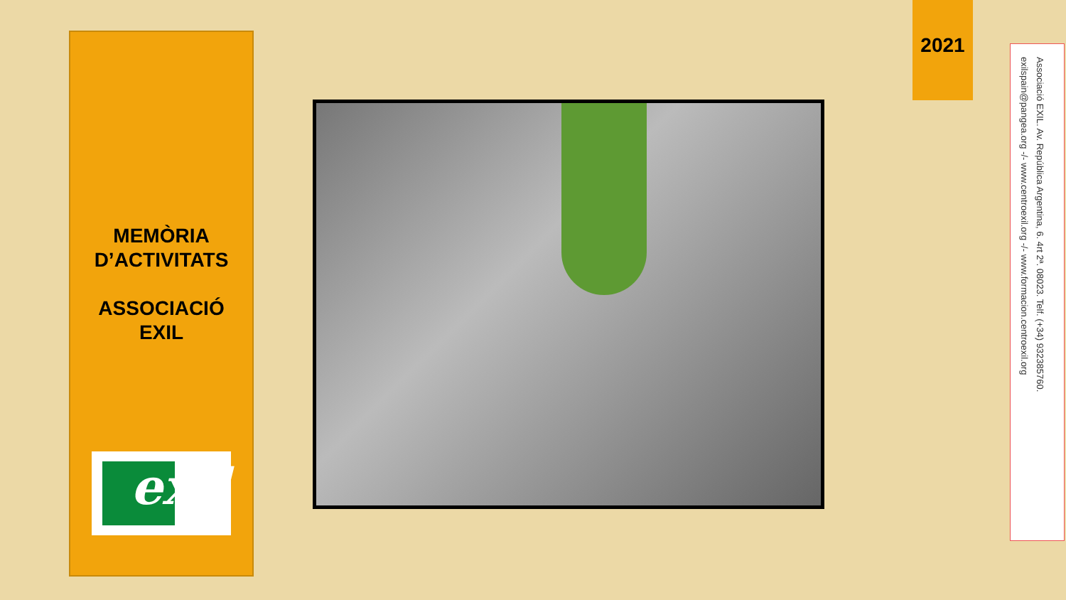MEMÒRIA
D’ACTIVITATS
ASSOCIACIÓ
EXIL
exil
2021
Associació EXIL. Av. República Argentina, 6. 4rt 2ª. 08023. Telf. (+34) 932385760.
exilspain@pangea.org -/- www.centroexil.org -/- www.formacion.centroexil.org